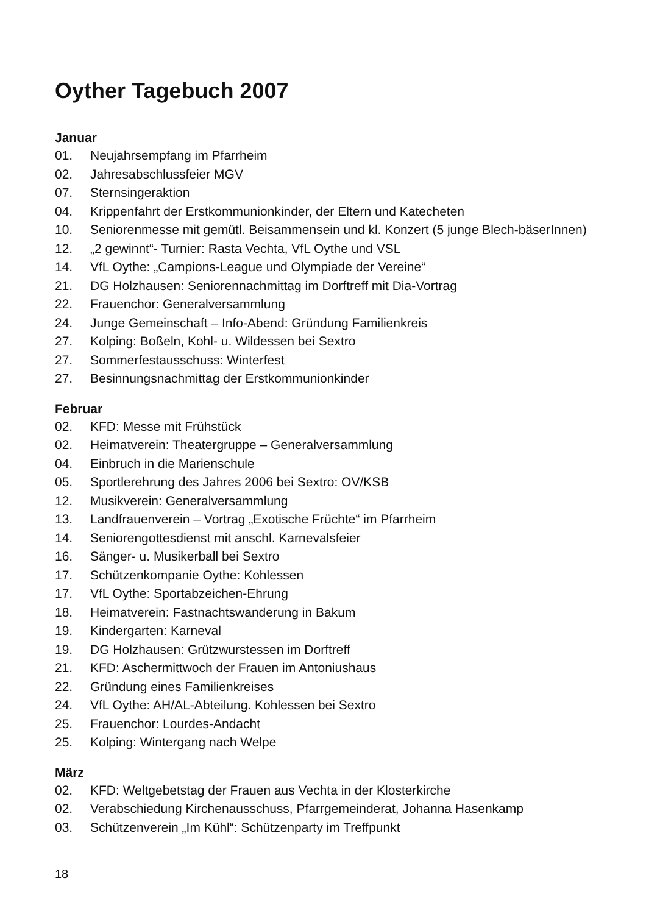Oyther Tagebuch 2007
Januar
01. Neujahrsempfang im Pfarrheim
02. Jahresabschlussfeier MGV
07. Sternsingeraktion
04. Krippenfahrt der Erstkommunionkinder, der Eltern und Katecheten
10. Seniorenmesse mit gemütl. Beisammensein und kl. Konzert (5 junge Blech-bäserInnen)
12. „2 gewinnt“- Turnier: Rasta Vechta, VfL Oythe und VSL
14. VfL Oythe: „Campions-League und Olympiade der Vereine“
21. DG Holzhausen: Seniorennachmittag im Dorftreff mit Dia-Vortrag
22. Frauenchor: Generalversammlung
24. Junge Gemeinschaft – Info-Abend: Gründung Familienkreis
27. Kolping: Boßeln, Kohl- u. Wildessen bei Sextro
27. Sommerfestausschuss: Winterfest
27. Besinnungsnachmittag der Erstkommunionkinder
Februar
02. KFD: Messe mit Frühstück
02. Heimatverein: Theatergruppe – Generalversammlung
04. Einbruch in die Marienschule
05. Sportlerehrung des Jahres 2006 bei Sextro: OV/KSB
12. Musikverein: Generalversammlung
13. Landfrauenverein – Vortrag „Exotische Früchte“ im Pfarrheim
14. Seniorengottesdienst mit anschl. Karnevalsfeier
16. Sänger- u. Musikerball bei Sextro
17. Schützenkompanie Oythe: Kohlessen
17. VfL Oythe: Sportabzeichen-Ehrung
18. Heimatverein: Fastnachtswanderung in Bakum
19. Kindergarten: Karneval
19. DG Holzhausen: Grützwurstessen im Dorftreff
21. KFD: Aschermittwoch der Frauen im Antoniushaus
22. Gründung eines Familienkreises
24. VfL Oythe: AH/AL-Abteilung. Kohlessen bei Sextro
25. Frauenchor: Lourdes-Andacht
25. Kolping: Wintergang nach Welpe
März
02. KFD: Weltgebetstag der Frauen aus Vechta in der Klosterkirche
02. Verabschiedung Kirchenausschuss, Pfarrgemeinderat, Johanna Hasenkamp
03. Schützenverein „Im Kühl“: Schützenparty im Treffpunkt
18